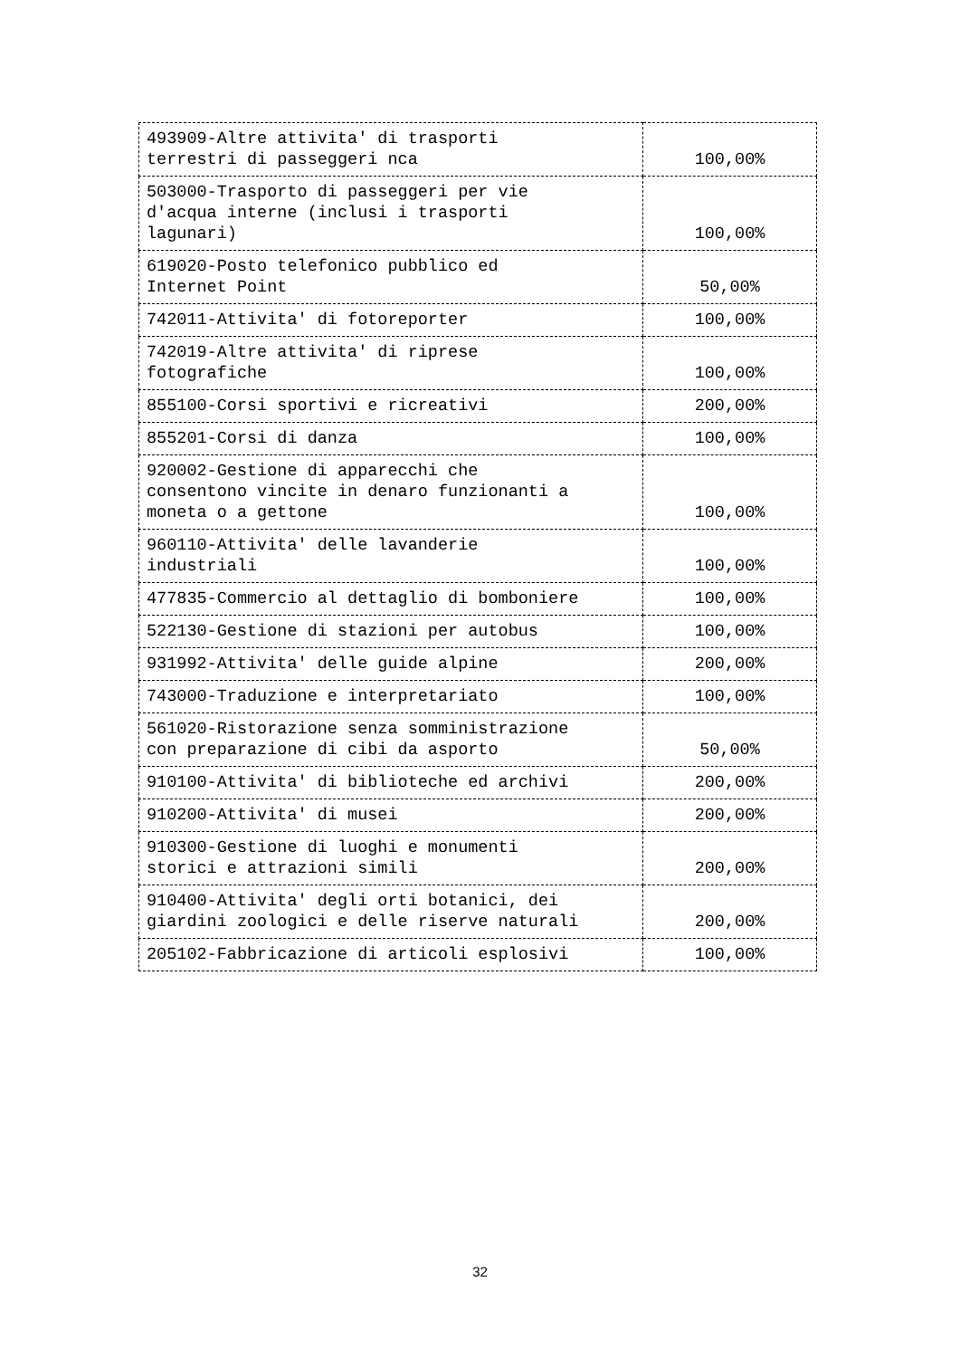| 493909-Altre attivita' di trasporti terrestri di passeggeri nca | 100,00% |
| 503000-Trasporto di passeggeri per vie d'acqua interne (inclusi i trasporti lagunari) | 100,00% |
| 619020-Posto telefonico pubblico ed Internet Point | 50,00% |
| 742011-Attivita' di fotoreporter | 100,00% |
| 742019-Altre attivita' di riprese fotografiche | 100,00% |
| 855100-Corsi sportivi e ricreativi | 200,00% |
| 855201-Corsi di danza | 100,00% |
| 920002-Gestione di apparecchi che consentono vincite in denaro funzionanti a moneta o a gettone | 100,00% |
| 960110-Attivita' delle lavanderie industriali | 100,00% |
| 477835-Commercio al dettaglio di bomboniere | 100,00% |
| 522130-Gestione di stazioni per autobus | 100,00% |
| 931992-Attivita' delle guide alpine | 200,00% |
| 743000-Traduzione e interpretariato | 100,00% |
| 561020-Ristorazione senza somministrazione con preparazione di cibi da asporto | 50,00% |
| 910100-Attivita' di biblioteche ed archivi | 200,00% |
| 910200-Attivita' di musei | 200,00% |
| 910300-Gestione di luoghi e monumenti storici e attrazioni simili | 200,00% |
| 910400-Attivita' degli orti botanici, dei giardini zoologici e delle riserve naturali | 200,00% |
| 205102-Fabbricazione di articoli esplosivi | 100,00% |
32